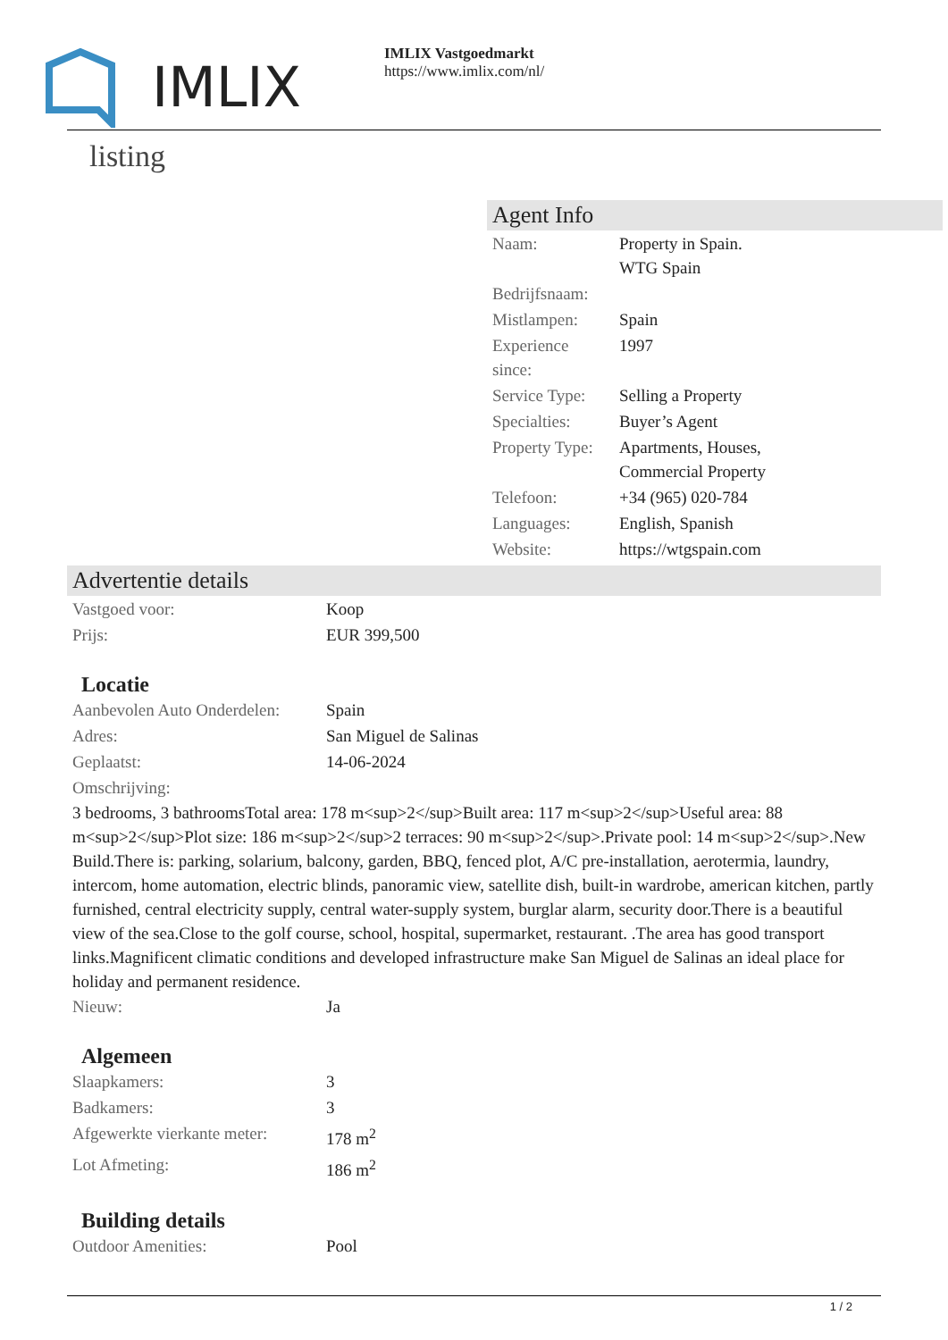IMLIX
IMLIX Vastgoedmarkt
https://www.imlix.com/nl/
listing
Agent Info
| Naam: | Property in Spain. WTG Spain |
| Bedrijfsnaam: | |
| Mistlampen: | Spain |
| Experience since: | 1997 |
| Service Type: | Selling a Property |
| Specialties: | Buyer’s Agent |
| Property Type: | Apartments, Houses, Commercial Property |
| Telefoon: | +34 (965) 020-784 |
| Languages: | English, Spanish |
| Website: | https://wtgspain.com |
Advertentie details
| Vastgoed voor: | Koop |
| Prijs: | EUR 399,500 |
Locatie
| Aanbevolen Auto Onderdelen: | Spain |
| Adres: | San Miguel de Salinas |
| Geplaatst: | 14-06-2024 |
| Omschrijving: | |
3 bedrooms, 3 bathroomsTotal area: 178 m<sup>2</sup>Built area: 117 m<sup>2</sup>Useful area: 88 m<sup>2</sup>Plot size: 186 m<sup>2</sup>2 terraces: 90 m<sup>2</sup>.Private pool: 14 m<sup>2</sup>.New Build.There is: parking, solarium, balcony, garden, BBQ, fenced plot, A/C pre-installation, aerotermia, laundry, intercom, home automation, electric blinds, panoramic view, satellite dish, built-in wardrobe, american kitchen, partly furnished, central electricity supply, central water-supply system, burglar alarm, security door.There is a beautiful view of the sea.Close to the golf course, school, hospital, supermarket, restaurant. .The area has good transport links.Magnificent climatic conditions and developed infrastructure make San Miguel de Salinas an ideal place for holiday and permanent residence.
| Nieuw: | Ja |
Algemeen
| Slaapkamers: | 3 |
| Badkamers: | 3 |
| Afgewerkte vierkante meter: | 178 m<sup>2</sup> |
| Lot Afmeting: | 186 m<sup>2</sup> |
Building details
| Outdoor Amenities: | Pool |
1 / 2